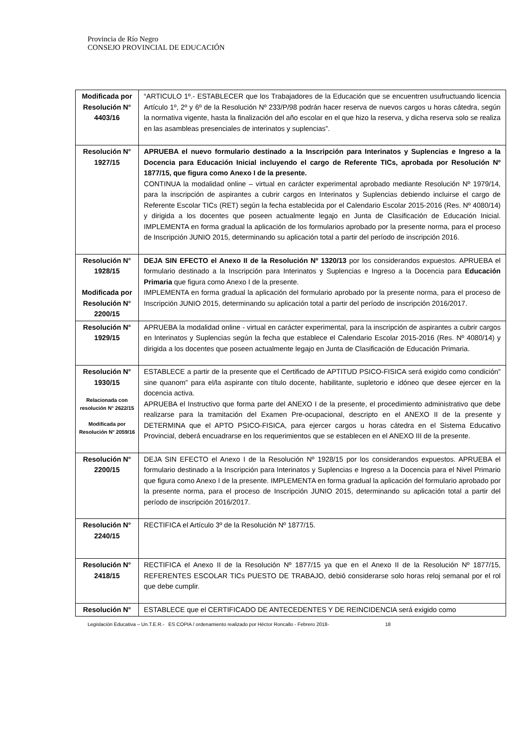Provincia de Río Negro
CONSEJO PROVINCIAL DE EDUCACIÓN
| Modificada por Resolución N° 4403/16 | “ARTICULO 1º.- ESTABLECER que los Trabajadores de la Educación que se encuentren usufructuando licencia Artículo 1º, 2º y 6º de la Resolución Nº 233/P/98 podrán hacer reserva de nuevos cargos u horas cátedra, según la normativa vigente, hasta la finalización del año escolar en el que hizo la reserva, y dicha reserva solo se realiza en las asambleas presenciales de interinatos y suplencias”. |
| Resolución N° 1927/15 | APRUEBA el nuevo formulario destinado a la Inscripción para Interinatos y Suplencias e Ingreso a la Docencia para Educación Inicial incluyendo el cargo de Referente TICs, aprobada por Resolución Nº 1877/15, que figura como Anexo I de la presente. CONTINUA la modalidad online – virtual en carácter experimental aprobado mediante Resolución Nº 1979/14, para la inscripción de aspirantes a cubrir cargos en Interinatos y Suplencias debiendo incluirse el cargo de Referente Escolar TICs (RET) según la fecha establecida por el Calendario Escolar 2015-2016 (Res. Nº 4080/14) y dirigida a los docentes que poseen actualmente legajo en Junta de Clasificación de Educación Inicial. IMPLEMENTA en forma gradual la aplicación de los formularios aprobado por la presente norma, para el proceso de Inscripción JUNIO 2015, determinando su aplicación total a partir del período de inscripción 2016. |
| Resolución N° 1928/15 Modificada por Resolución N° 2200/15 | DEJA SIN EFECTO el Anexo II de la Resolución Nº 1320/13 por los considerandos expuestos. APRUEBA el formulario destinado a la Inscripción para Interinatos y Suplencias e Ingreso a la Docencia para Educación Primaria que figura como Anexo I de la presente. IMPLEMENTA en forma gradual la aplicación del formulario aprobado por la presente norma, para el proceso de Inscripción JUNIO 2015, determinando su aplicación total a partir del período de inscripción 2016/2017. |
| Resolución N° 1929/15 | APRUEBA la modalidad online - virtual en carácter experimental, para la inscripción de aspirantes a cubrir cargos en Interinatos y Suplencias según la fecha que establece el Calendario Escolar 2015-2016 (Res. Nº 4080/14) y dirigida a los docentes que poseen actualmente legajo en Junta de Clasificación de Educación Primaria. |
| Resolución N° 1930/15 Relacionada con resolución N° 2622/15 Modificada por Resolución N° 2059/16 | ESTABLECE a partir de la presente que el Certificado de APTITUD PSICO-FISICA será exigido como condición” sine quanom” para el/la aspirante con título docente, habilitante, supletorio e idóneo que desee ejercer en la docencia activa. APRUEBA el Instructivo que forma parte del ANEXO I de la presente, el procedimiento administrativo que debe realizarse para la tramitación del Examen Pre-ocupacional, descripto en el ANEXO II de la presente y DETERMINA que el APTO PSICO-FISICA, para ejercer cargos u horas cátedra en el Sistema Educativo Provincial, deberá encuadrarse en los requerimientos que se establecen en el ANEXO III de la presente. |
| Resolución N° 2200/15 | DEJA SIN EFECTO el Anexo I de la Resolución Nº 1928/15 por los considerandos expuestos. APRUEBA el formulario destinado a la Inscripción para Interinatos y Suplencias e Ingreso a la Docencia para el Nivel Primario que figura como Anexo I de la presente. IMPLEMENTA en forma gradual la aplicación del formulario aprobado por la presente norma, para el proceso de Inscripción JUNIO 2015, determinando su aplicación total a partir del período de inscripción 2016/2017. |
| Resolución N° 2240/15 | RECTIFICA el Artículo 3º de la Resolución Nº 1877/15. |
| Resolución N° 2418/15 | RECTIFICA el Anexo II de la Resolución Nº 1877/15 ya que en el Anexo II de la Resolución Nº 1877/15, REFERENTES ESCOLAR TICs PUESTO DE TRABAJO, debió considerarse solo horas reloj semanal por el rol que debe cumplir. |
| Resolución N° | ESTABLECE que el CERTIFICADO DE ANTECEDENTES Y DE REINCIDENCIA será exigido como |
Legislación Educativa – Un.T.E.R.- ES COPIA / ordenamiento realizado por Héctor Roncallo - Febrero 2018- 18